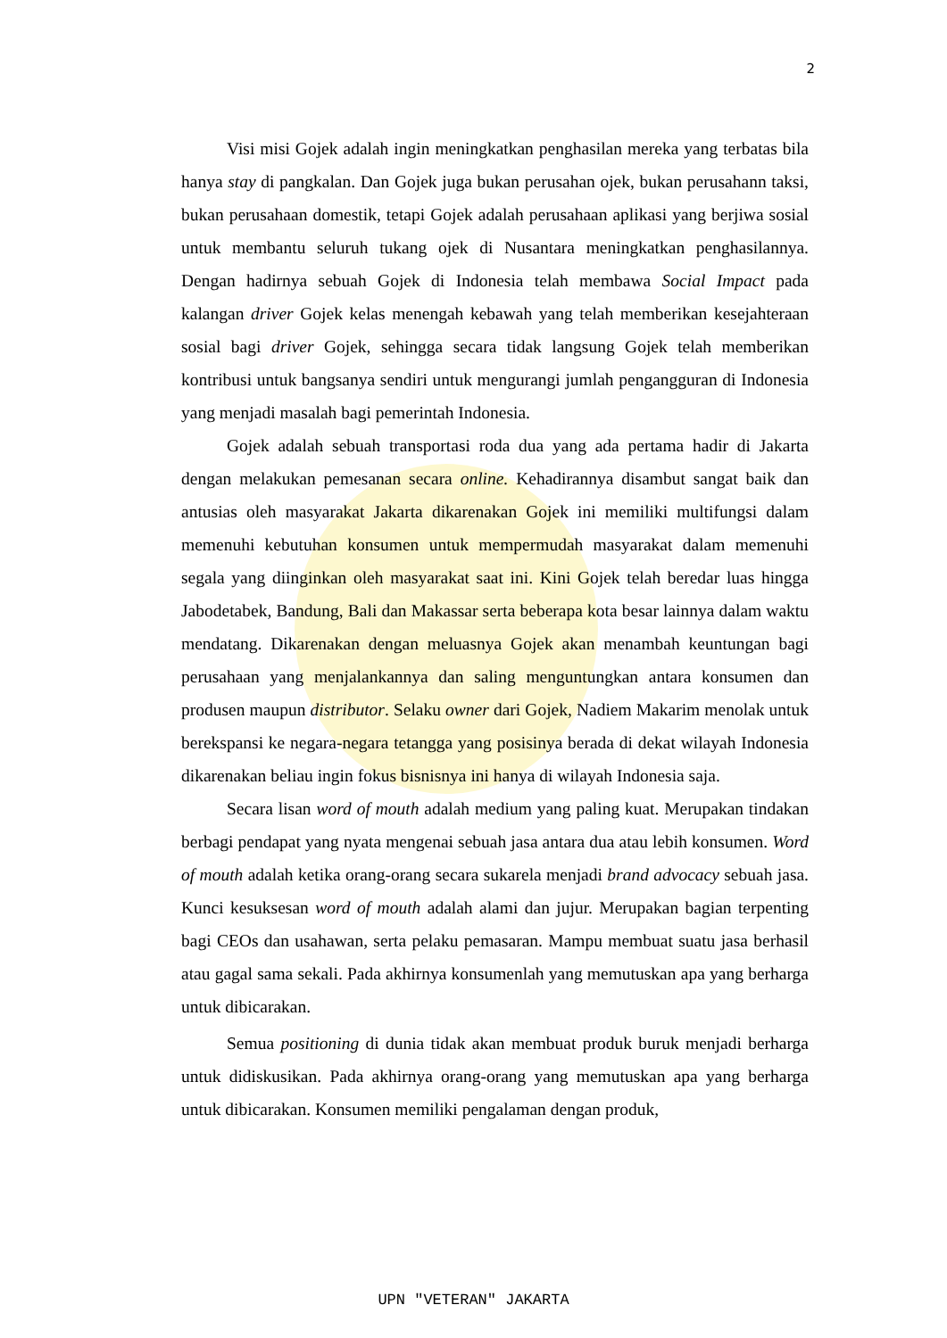2
Visi misi Gojek adalah ingin meningkatkan penghasilan mereka yang terbatas bila hanya stay di pangkalan. Dan Gojek juga bukan perusahan ojek, bukan perusahann taksi, bukan perusahaan domestik, tetapi Gojek adalah perusahaan aplikasi yang berjiwa sosial untuk membantu seluruh tukang ojek di Nusantara meningkatkan penghasilannya. Dengan hadirnya sebuah Gojek di Indonesia telah membawa Social Impact pada kalangan driver Gojek kelas menengah kebawah yang telah memberikan kesejahteraan sosial bagi driver Gojek, sehingga secara tidak langsung Gojek telah memberikan kontribusi untuk bangsanya sendiri untuk mengurangi jumlah pengangguran di Indonesia yang menjadi masalah bagi pemerintah Indonesia.
Gojek adalah sebuah transportasi roda dua yang ada pertama hadir di Jakarta dengan melakukan pemesanan secara online. Kehadirannya disambut sangat baik dan antusias oleh masyarakat Jakarta dikarenakan Gojek ini memiliki multifungsi dalam memenuhi kebutuhan konsumen untuk mempermudah masyarakat dalam memenuhi segala yang diinginkan oleh masyarakat saat ini. Kini Gojek telah beredar luas hingga Jabodetabek, Bandung, Bali dan Makassar serta beberapa kota besar lainnya dalam waktu mendatang. Dikarenakan dengan meluasnya Gojek akan menambah keuntungan bagi perusahaan yang menjalankannya dan saling menguntungkan antara konsumen dan produsen maupun distributor. Selaku owner dari Gojek, Nadiem Makarim menolak untuk berekspansi ke negara-negara tetangga yang posisinya berada di dekat wilayah Indonesia dikarenakan beliau ingin fokus bisnisnya ini hanya di wilayah Indonesia saja.
Secara lisan word of mouth adalah medium yang paling kuat. Merupakan tindakan berbagi pendapat yang nyata mengenai sebuah jasa antara dua atau lebih konsumen. Word of mouth adalah ketika orang-orang secara sukarela menjadi brand advocacy sebuah jasa. Kunci kesuksesan word of mouth adalah alami dan jujur. Merupakan bagian terpenting bagi CEOs dan usahawan, serta pelaku pemasaran. Mampu membuat suatu jasa berhasil atau gagal sama sekali. Pada akhirnya konsumenlah yang memutuskan apa yang berharga untuk dibicarakan.
Semua positioning di dunia tidak akan membuat produk buruk menjadi berharga untuk didiskusikan. Pada akhirnya orang-orang yang memutuskan apa yang berharga untuk dibicarakan. Konsumen memiliki pengalaman dengan produk,
UPN "VETERAN" JAKARTA